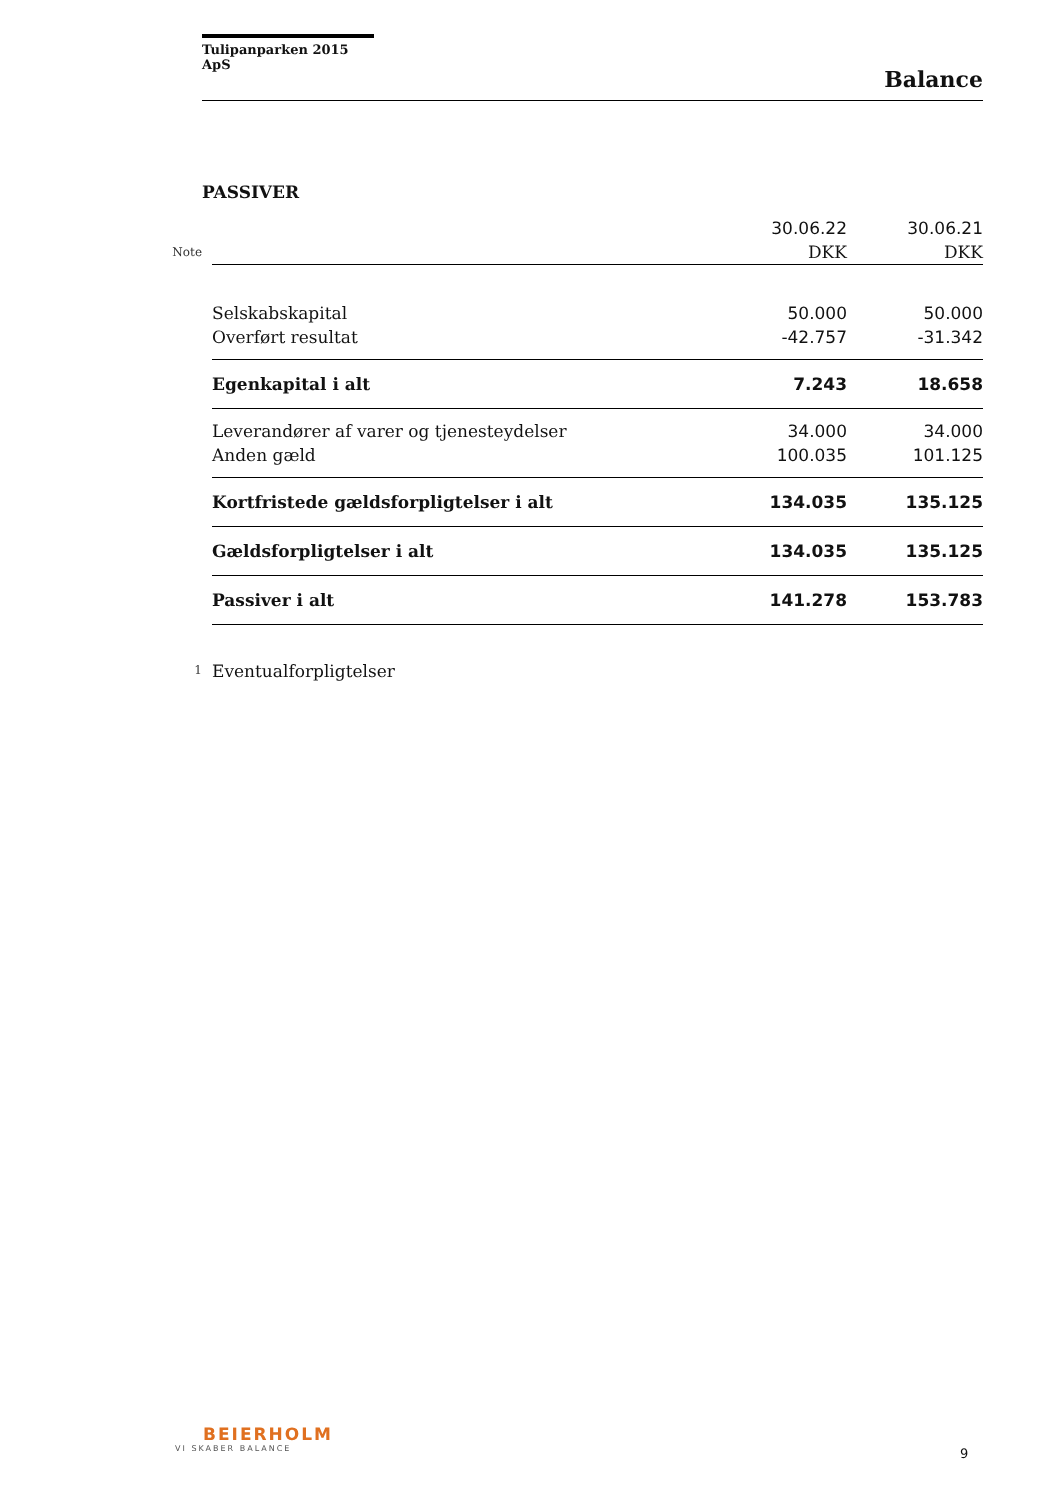Tulipanparken 2015 ApS
Balance
PASSIVER
| | | 30.06.22 | 30.06.21 |
| Note | | DKK | DKK |
| | Selskabskapital | 50.000 | 50.000 |
| | Overført resultat | -42.757 | -31.342 |
| | Egenkapital i alt | 7.243 | 18.658 |
| | Leverandører af varer og tjenesteydelser | 34.000 | 34.000 |
| | Anden gæld | 100.035 | 101.125 |
| | Kortfristede gældsforpligtelser i alt | 134.035 | 135.125 |
| | Gældsforpligtelser i alt | 134.035 | 135.125 |
| | Passiver i alt | 141.278 | 153.783 |
| 1 | Eventualforpligtelser | | |
BEIERHOLM
VI SKABER BALANCE
9